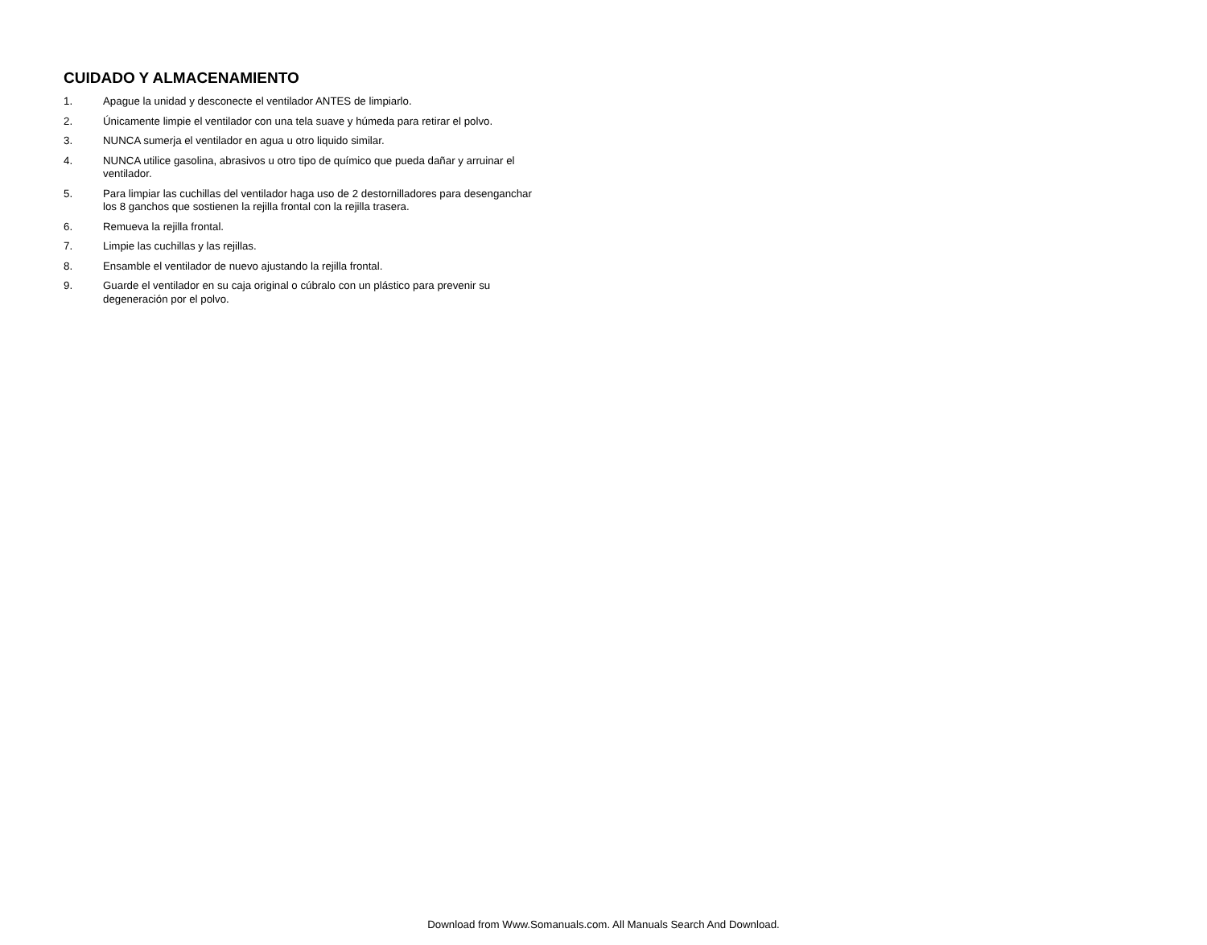CUIDADO Y ALMACENAMIENTO
1. Apague la unidad y desconecte el ventilador ANTES de limpiarlo.
2. Únicamente limpie el ventilador con una tela suave y húmeda para retirar el polvo.
3. NUNCA sumerja el ventilador en agua u otro liquido similar.
4. NUNCA utilice gasolina, abrasivos u otro tipo de químico que pueda dañar y arruinar el ventilador.
5. Para limpiar las cuchillas del ventilador haga uso de 2 destornilladores para desenganchar los 8 ganchos que sostienen la rejilla frontal con la rejilla trasera.
6. Remueva la rejilla frontal.
7. Limpie las cuchillas y las rejillas.
8. Ensamble el ventilador de nuevo ajustando la rejilla frontal.
9. Guarde el ventilador en su caja original o cúbralo con un plástico para prevenir su degeneración por el polvo.
Download from Www.Somanuals.com. All Manuals Search And Download.